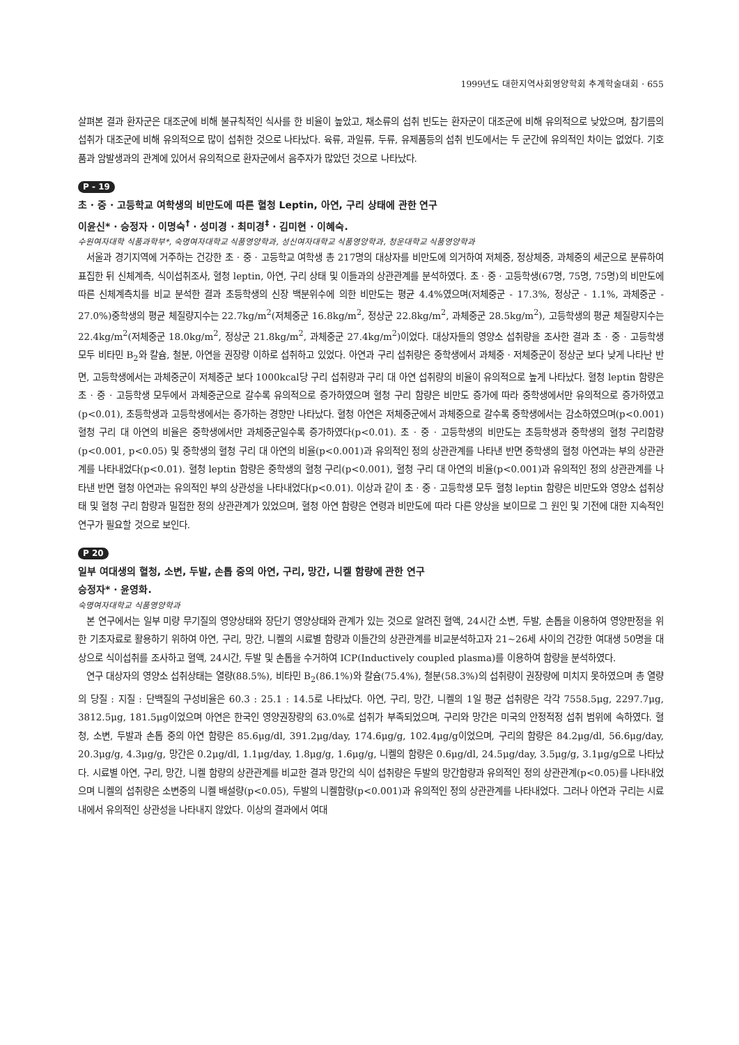1999년도 대한지역사회영양학회 추계학술대회 · 655
살펴본 결과 환자군은 대조군에 비해 불규칙적인 식사를 한 비율이 높았고, 채소류의 섭취 빈도는 환자군이 대조군에 비해 유의적으로 낮았으며, 참기름의 섭취가 대조군에 비해 유의적으로 많이 섭취한 것으로 나타났다. 육류, 과일류, 두류, 유제품등의 섭취 빈도에서는 두 군간에 유의적인 차이는 없었다. 기호품과 암발생과의 관계에 있어서 유의적으로 환자군에서 음주자가 많았던 것으로 나타났다.
P - 19
초 · 중 · 고등학교 여학생의 비만도에 따른 혈청 Leptin, 아연, 구리 상태에 관한 연구
이윤신* · 승정자 · 이명숙<sup>†</sup> · 성미경 · 최미경<sup>‡</sup> · 김미현 · 이혜숙.
수원여자대학 식품과학부*, 숙명여자대학교 식품영양학과, 성신여자대학교 식품영양학과, 청운대학교 식품영양학과
서울과 경기지역에 거주하는 건강한 초 · 중 · 고등학교 여학생 총 217명의 대상자를 비만도에 의거하여 저체중, 정상체중, 과체중의 세군으로 분류하여 표집한 뒤 신체계측, 식이섭취조사, 혈청 leptin, 아연, 구리 상태 및 이들과의 상관관계를 분석하였다. 초 · 중 · 고등학생(67명, 75명, 75명)의 비만도에 따른 신체계측치를 비교 분석한 결과 초등학생의 신장 백분위수에 의한 비만도는 평균 4.4%였으며(저체중군 - 17.3%, 정상군 - 1.1%, 과체중군 - 27.0%)중학생의 평균 체질량지수는 22.7kg/m<sup>2</sup>(저체중군 16.8kg/m<sup>2</sup>, 정상군 22.8kg/m<sup>2</sup>, 과체중군 28.5kg/m<sup>2</sup>), 고등학생의 평균 체질량지수는 22.4kg/m<sup>2</sup>(저체중군 18.0kg/m<sup>2</sup>, 정상군 21.8kg/m<sup>2</sup>, 과체중군 27.4kg/m<sup>2</sup>)이었다. 대상자들의 영양소 섭취량을 조사한 결과 초 · 중 · 고등학생 모두 비타민 B<sub>2</sub>와 칼슘, 철분, 아연을 권장량 이하로 섭취하고 있었다. 아연과 구리 섭취량은 중학생에서 과체중 · 저체중군이 정상군 보다 낮게 나타난 반면, 고등학생에서는 과체중군이 저체중군 보다 1000kcal당 구리 섭취량과 구리 대 아연 섭취량의 비율이 유의적으로 높게 나타났다. 혈청 leptin 함량은 초 · 중 · 고등학생 모두에서 과체중군으로 갈수록 유의적으로 증가하였으며 혈청 구리 함량은 비만도 증가에 따라 중학생에서만 유의적으로 증가하였고(p<0.01), 초등학생과 고등학생에서는 증가하는 경향만 나타났다. 혈청 아연은 저체중군에서 과체중으로 갈수록 중학생에서는 감소하였으며(p<0.001) 혈청 구리 대 아연의 비율은 중학생에서만 과체중군일수록 증가하였다(p<0.01). 초 · 중 · 고등학생의 비만도는 초등학생과 중학생의 혈청 구리함량(p<0.001, p<0.05) 및 중학생의 혈청 구리 대 아연의 비율(p<0.001)과 유의적인 정의 상관관계를 나타낸 반면 중학생의 혈청 아연과는 부의 상관관계를 나타내었다(p<0.01). 혈청 leptin 함량은 중학생의 혈청 구리(p<0.001), 혈청 구리 대 아연의 비율(p<0.001)과 유의적인 정의 상관관계를 나타낸 반면 혈청 아연과는 유의적인 부의 상관성을 나타내었다(p<0.01). 이상과 같이 초 · 중 · 고등학생 모두 혈청 leptin 함량은 비만도와 영양소 섭취상태 및 혈청 구리 함량과 밀접한 정의 상관관계가 있었으며, 혈청 아연 함량은 연령과 비만도에 따라 다른 양상을 보이므로 그 원인 및 기전에 대한 지속적인 연구가 필요할 것으로 보인다.
P 20
일부 여대생의 혈청, 소변, 두발, 손톱 중의 아연, 구리, 망간, 니켈 함량에 관한 연구
승정자* · 윤영화.
숙명여자대학교 식품영양학과
본 연구에서는 일부 미량 무기질의 영양상태와 장단기 영양상태와 관계가 있는 것으로 알려진 혈액, 24시간 소변, 두발, 손톱을 이용하여 영양판정을 위한 기초자료로 활용하기 위하여 아연, 구리, 망간, 니켈의 시료별 함량과 이들간의 상관관계를 비교분석하고자 21~26세 사이의 건강한 여대생 50명을 대상으로 식이섭취를 조사하고 혈액, 24시간, 두발 및 손톱을 수거하여 ICP(Inductively coupled plasma)를 이용하여 함량을 분석하였다.
연구 대상자의 영양소 섭취상태는 열량(88.5%), 비타민 B<sub>2</sub>(86.1%)와 칼슘(75.4%), 철분(58.3%)의 섭취량이 권장량에 미치지 못하였으며 총 열량의 당질 : 지질 : 단백질의 구성비율은 60.3 : 25.1 : 14.5로 나타났다. 아연, 구리, 망간, 니켈의 1일 평균 섭취량은 각각 7558.5μg, 2297.7μg, 3812.5μg, 181.5μg이었으며 아연은 한국인 영양권장량의 63.0%로 섭취가 부족되었으며, 구리와 망간은 미국의 안정적정 섭취 범위에 속하였다. 혈청, 소변, 두발과 손톱 중의 아연 함량은 85.6μg/dl, 391.2μg/day, 174.6μg/g, 102.4μg/g이었으며, 구리의 함량은 84.2μg/dl, 56.6μg/day, 20.3μg/g, 4.3μg/g, 망간은 0.2μg/dl, 1.1μg/day, 1.8μg/g, 1.6μg/g, 니켈의 함량은 0.6μg/dl, 24.5μg/day, 3.5μg/g, 3.1μg/g으로 나타났다. 시료별 아연, 구리, 망간, 니켈 함량의 상관관계를 비교한 결과 망간의 식이 섭취량은 두발의 망간함량과 유의적인 정의 상관관계(p<0.05)를 나타내었으며 니켈의 섭취량은 소변중의 니켈 배설량(p<0.05), 두발의 니켈함량(p<0.001)과 유의적인 정의 상관관계를 나타내었다. 그러나 아연과 구리는 시료내에서 유의적인 상관성을 나타내지 않았다. 이상의 결과에서 여대